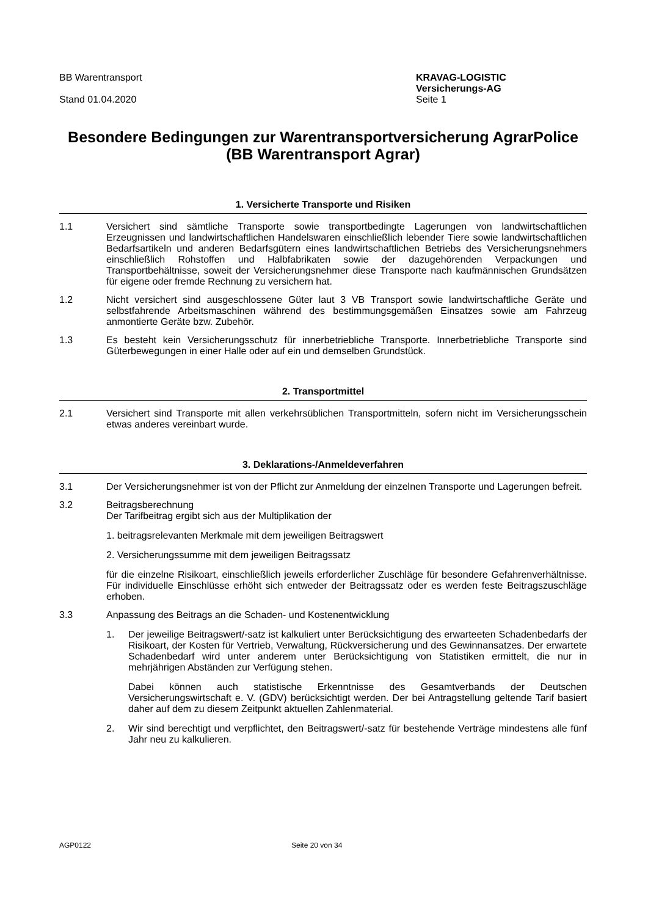BB Warentransport
Stand 01.04.2020
KRAVAG-LOGISTIC
Versicherungs-AG
Seite 1
Besondere Bedingungen zur Warentransportversicherung AgrarPolice
(BB Warentransport Agrar)
1. Versicherte Transporte und Risiken
1.1 Versichert sind sämtliche Transporte sowie transportbedingte Lagerungen von landwirtschaftlichen Erzeugnissen und landwirtschaftlichen Handelswaren einschließlich lebender Tiere sowie landwirtschaftlichen Bedarfsartikeln und anderen Bedarfsgütern eines landwirtschaftlichen Betriebs des Versicherungsnehmers einschließlich Rohstoffen und Halbfabrikaten sowie der dazugehörenden Verpackungen und Transportbehältnisse, soweit der Versicherungsnehmer diese Transporte nach kaufmännischen Grundsätzen für eigene oder fremde Rechnung zu versichern hat.
1.2 Nicht versichert sind ausgeschlossene Güter laut 3 VB Transport sowie landwirtschaftliche Geräte und selbstfahrende Arbeitsmaschinen während des bestimmungsgemäßen Einsatzes sowie am Fahrzeug anmontierte Geräte bzw. Zubehör.
1.3 Es besteht kein Versicherungsschutz für innerbetriebliche Transporte. Innerbetriebliche Transporte sind Güterbewegungen in einer Halle oder auf ein und demselben Grundstück.
2. Transportmittel
2.1 Versichert sind Transporte mit allen verkehrsüblichen Transportmitteln, sofern nicht im Versicherungsschein etwas anderes vereinbart wurde.
3. Deklarations-/Anmeldeverfahren
3.1 Der Versicherungsnehmer ist von der Pflicht zur Anmeldung der einzelnen Transporte und Lagerungen befreit.
3.2 Beitragsberechnung
Der Tarifbeitrag ergibt sich aus der Multiplikation der
1. beitragsrelevanten Merkmale mit dem jeweiligen Beitragswert
2. Versicherungssumme mit dem jeweiligen Beitragssatz
für die einzelne Risikoart, einschließlich jeweils erforderlicher Zuschläge für besondere Gefahrenverhältnisse. Für individuelle Einschlüsse erhöht sich entweder der Beitragssatz oder es werden feste Beitragszuschläge erhoben.
3.3 Anpassung des Beitrags an die Schaden- und Kostenentwicklung
1. Der jeweilige Beitragswert/-satz ist kalkuliert unter Berücksichtigung des erwarteeten Schadenbedarfs der Risikoart, der Kosten für Vertrieb, Verwaltung, Rückversicherung und des Gewinnansatzes. Der erwartete Schadenbedarf wird unter anderem unter Berücksichtigung von Statistiken ermittelt, die nur in mehrjährigen Abständen zur Verfügung stehen.
Dabei können auch statistische Erkenntnisse des Gesamtverbands der Deutschen Versicherungswirtschaft e. V. (GDV) berücksichtigt werden. Der bei Antragstellung geltende Tarif basiert daher auf dem zu diesem Zeitpunkt aktuellen Zahlenmaterial.
2. Wir sind berechtigt und verpflichtet, den Beitragswert/-satz für bestehende Verträge mindestens alle fünf Jahr neu zu kalkulieren.
AGP0122 Seite 20 von 34